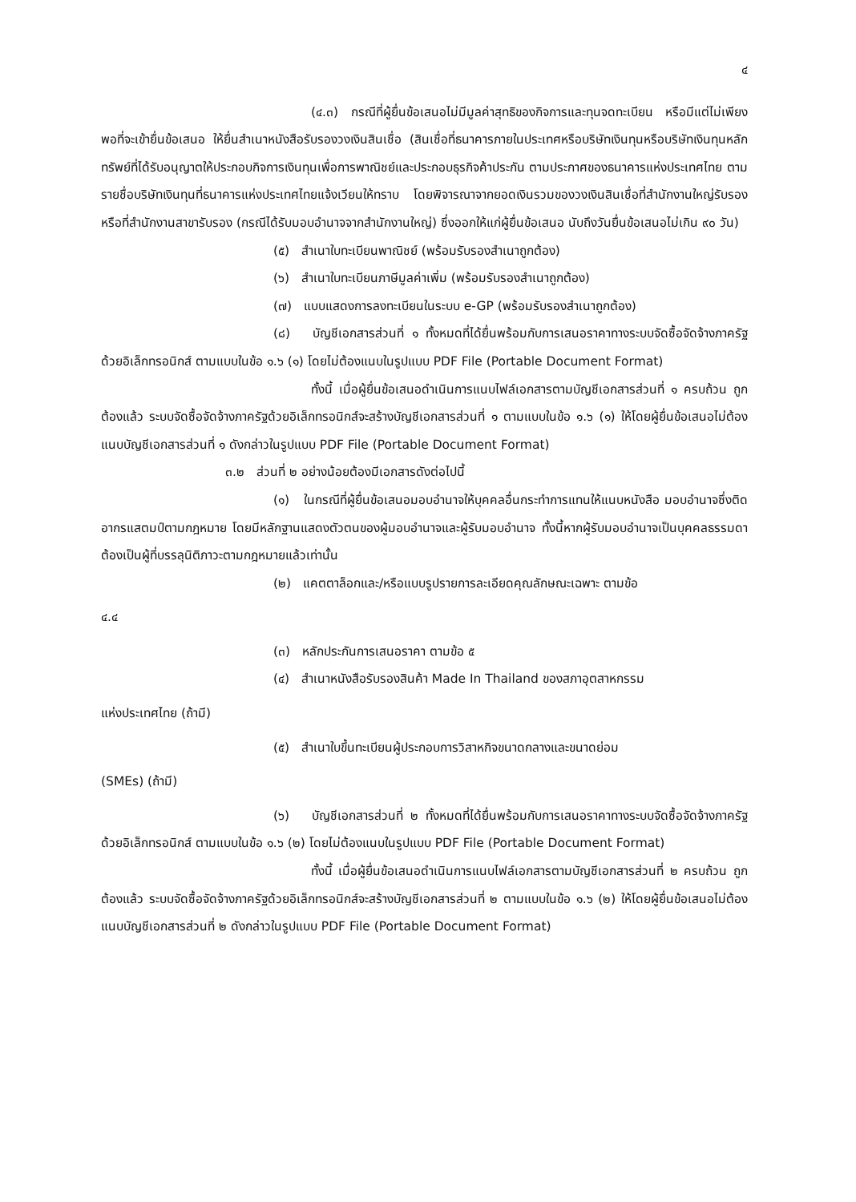๔
(๔.๓) กรณีที่ผู้ยื่นข้อเสนอไม่มีมูลค่าสุทธิของกิจการและทุนจดทะเบียน หรือมีแต่ไม่เพียงพอที่จะเข้ายื่นข้อเสนอ ให้ยื่นสำเนาหนังสือรับรองวงเงินสินเชื่อ (สินเชื่อที่ธนาคารภายในประเทศหรือบริษัทเงินทุนหรือบริษัทเงินทุนหลักทรัพย์ที่ได้รับอนุญาตให้ประกอบกิจการเงินทุนเพื่อการพาณิชย์และประกอบธุรกิจค้าประกัน ตามประกาศของธนาคารแห่งประเทศไทย ตามรายชื่อบริษัทเงินทุนที่ธนาคารแห่งประเทศไทยแจ้งเวียนให้ทราบ โดยพิจารณาจากยอดเงินรวมของวงเงินสินเชื่อที่สำนักงานใหญ่รับรองหรือที่สำนักงานสาขารับรอง (กรณีได้รับมอบอำนาจจากสำนักงานใหญ่) ซึ่งออกให้แก่ผู้ยื่นข้อเสนอ นับถึงวันยื่นข้อเสนอไม่เกิน ๙๐ วัน)
(๕) สำเนาใบทะเบียนพาณิชย์ (พร้อมรับรองสำเนาถูกต้อง)
(๖) สำเนาใบทะเบียนภาษีมูลค่าเพิ่ม (พร้อมรับรองสำเนาถูกต้อง)
(๗) แบบแสดงการลงทะเบียนในระบบ e-GP (พร้อมรับรองสำเนาถูกต้อง)
(๘) บัญชีเอกสารส่วนที่ ๑ ทั้งหมดที่ได้ยื่นพร้อมกับการเสนอราคาทางระบบจัดซื้อจัดจ้างภาครัฐด้วยอิเล็กทรอนิกส์ ตามแบบในข้อ ๑.๖ (๑) โดยไม่ต้องแนบในรูปแบบ PDF File (Portable Document Format)
ทั้งนี้ เมื่อผู้ยื่นข้อเสนอดำเนินการแนบไฟล์เอกสารตามบัญชีเอกสารส่วนที่ ๑ ครบถ้วน ถูกต้องแล้ว ระบบจัดซื้อจัดจ้างภาครัฐด้วยอิเล็กทรอนิกส์จะสร้างบัญชีเอกสารส่วนที่ ๑ ตามแบบในข้อ ๑.๖ (๑) ให้โดยผู้ยื่นข้อเสนอไม่ต้องแนบบัญชีเอกสารส่วนที่ ๑ ดังกล่าวในรูปแบบ PDF File (Portable Document Format)
๓.๒ ส่วนที่ ๒ อย่างน้อยต้องมีเอกสารดังต่อไปนี้
(๑) ในกรณีที่ผู้ยื่นข้อเสนอมอบอำนาจให้บุคคลอื่นกระทำการแทนให้แนบหนังสือ มอบอำนาจซึ่งติดอากรแสตมป์ตามกฎหมาย โดยมีหลักฐานแสดงตัวตนของผู้มอบอำนาจและผู้รับมอบอำนาจ ทั้งนี้หากผู้รับมอบอำนาจเป็นบุคคลธรรมดาต้องเป็นผู้ที่บรรลุนิติภาวะตามกฎหมายแล้วเท่านั้น
(๒) แคตตาล็อกและ/หรือแบบรูปรายการละเอียดคุณลักษณะเฉพาะ ตามข้อ
๔.๔
(๓) หลักประกันการเสนอราคา ตามข้อ ๕
(๔) สำเนาหนังสือรับรองสินค้า Made In Thailand ของสภาอุตสาหกรรม
แห่งประเทศไทย (ถ้ามี)
(๕) สำเนาใบขึ้นทะเบียนผู้ประกอบการวิสาหกิจขนาดกลางและขนาดย่อม
(SMEs) (ถ้ามี)
(๖) บัญชีเอกสารส่วนที่ ๒ ทั้งหมดที่ได้ยื่นพร้อมกับการเสนอราคาทางระบบจัดซื้อจัดจ้างภาครัฐด้วยอิเล็กทรอนิกส์ ตามแบบในข้อ ๑.๖ (๒) โดยไม่ต้องแนบในรูปแบบ PDF File (Portable Document Format)
ทั้งนี้ เมื่อผู้ยื่นข้อเสนอดำเนินการแนบไฟล์เอกสารตามบัญชีเอกสารส่วนที่ ๒ ครบถ้วน ถูกต้องแล้ว ระบบจัดซื้อจัดจ้างภาครัฐด้วยอิเล็กทรอนิกส์จะสร้างบัญชีเอกสารส่วนที่ ๒ ตามแบบในข้อ ๑.๖ (๒) ให้โดยผู้ยื่นข้อเสนอไม่ต้องแนบบัญชีเอกสารส่วนที่ ๒ ดังกล่าวในรูปแบบ PDF File (Portable Document Format)